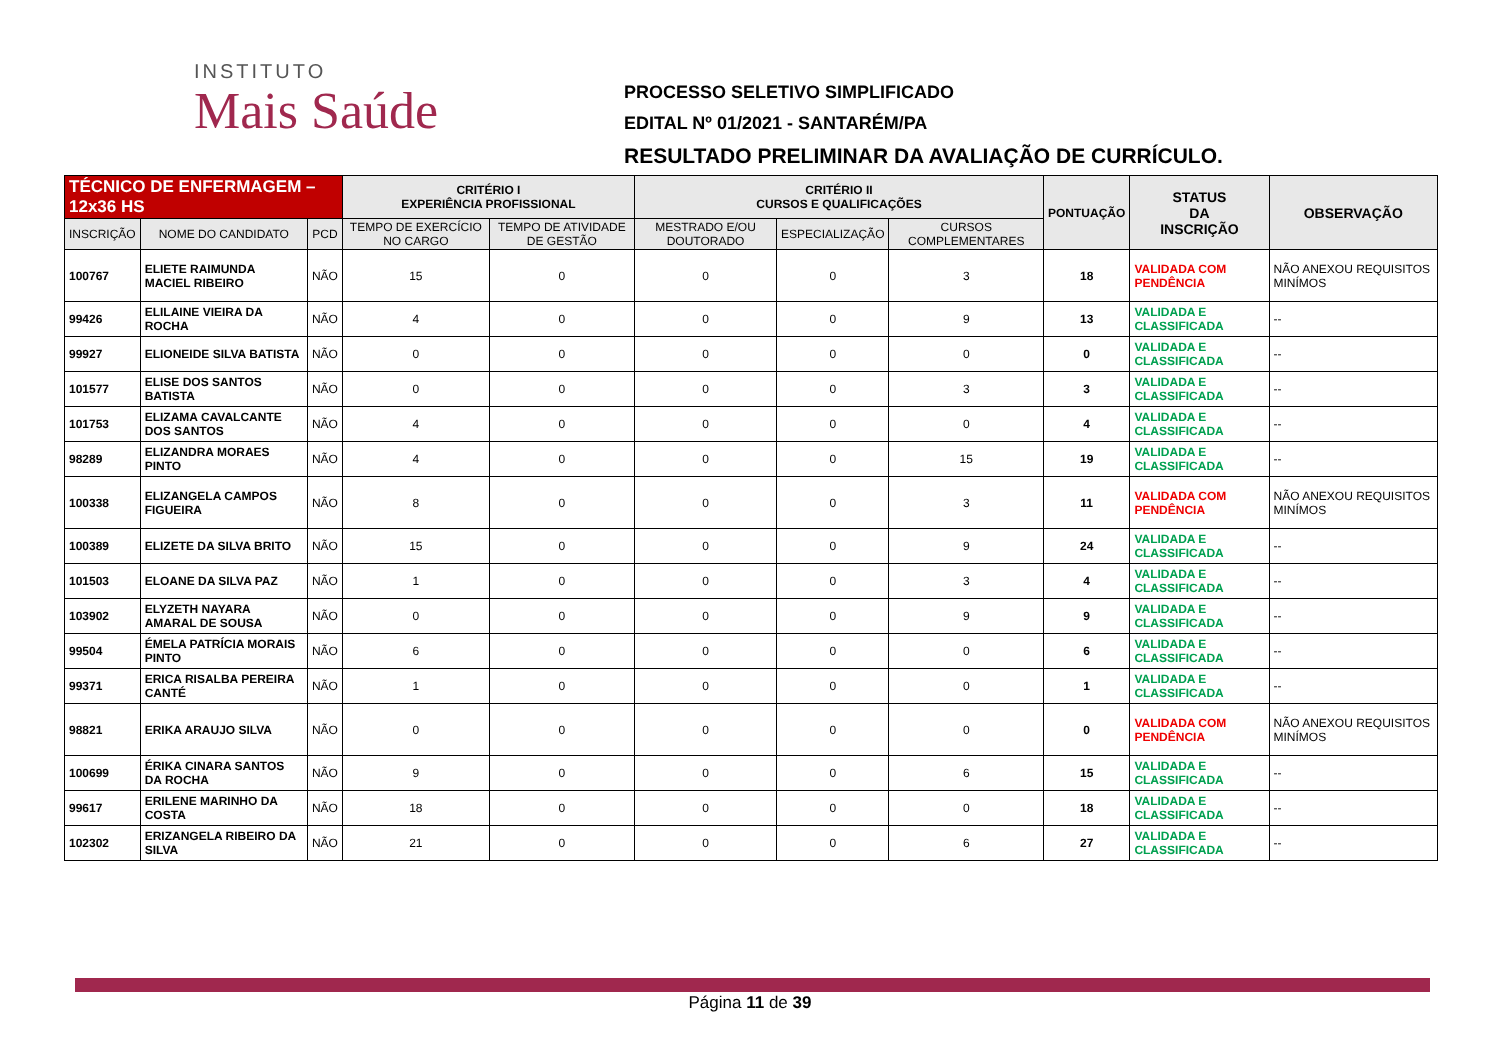INSTITUTO
Mais Saúde
PROCESSO SELETIVO SIMPLIFICADO
EDITAL Nº 01/2021 - SANTARÉM/PA
RESULTADO PRELIMINAR DA AVALIAÇÃO DE CURRÍCULO.
| TÉCNICO DE ENFERMAGEM – 12x36 HS | | | CRITÉRIO I EXPERIÊNCIA PROFISSIONAL | | CRITÉRIO II CURSOS E QUALIFICAÇÕES | | | PONTUAÇÃO | STATUS DA INSCRIÇÃO | OBSERVAÇÃO |
| --- | --- | --- | --- | --- | --- | --- | --- | --- | --- | --- |
| INSCRIÇÃO | NOME DO CANDIDATO | PCD | TEMPO DE EXERCÍCIO NO CARGO | TEMPO DE ATIVIDADE DE GESTÃO | MESTRADO E/OU DOUTORADO | ESPECIALIZAÇÃO | CURSOS COMPLEMENTARES | | | |
| 100767 | ELIETE RAIMUNDA MACIEL RIBEIRO | NÃO | 15 | 0 | 0 | 0 | 3 | 18 | VALIDADA COM PENDÊNCIA | NÃO ANEXOU REQUISITOS MINÍMOS |
| 99426 | ELILAINE VIEIRA DA ROCHA | NÃO | 4 | 0 | 0 | 0 | 9 | 13 | VALIDADA E CLASSIFICADA | -- |
| 99927 | ELIONEIDE SILVA BATISTA | NÃO | 0 | 0 | 0 | 0 | 0 | 0 | VALIDADA E CLASSIFICADA | -- |
| 101577 | ELISE DOS SANTOS BATISTA | NÃO | 0 | 0 | 0 | 0 | 3 | 3 | VALIDADA E CLASSIFICADA | -- |
| 101753 | ELIZAMA CAVALCANTE DOS SANTOS | NÃO | 4 | 0 | 0 | 0 | 0 | 4 | VALIDADA E CLASSIFICADA | -- |
| 98289 | ELIZANDRA MORAES PINTO | NÃO | 4 | 0 | 0 | 0 | 15 | 19 | VALIDADA E CLASSIFICADA | -- |
| 100338 | ELIZANGELA CAMPOS FIGUEIRA | NÃO | 8 | 0 | 0 | 0 | 3 | 11 | VALIDADA COM PENDÊNCIA | NÃO ANEXOU REQUISITOS MINÍMOS |
| 100389 | ELIZETE DA SILVA BRITO | NÃO | 15 | 0 | 0 | 0 | 9 | 24 | VALIDADA E CLASSIFICADA | -- |
| 101503 | ELOANE DA SILVA PAZ | NÃO | 1 | 0 | 0 | 0 | 3 | 4 | VALIDADA E CLASSIFICADA | -- |
| 103902 | ELYZETH NAYARA AMARAL DE SOUSA | NÃO | 0 | 0 | 0 | 0 | 9 | 9 | VALIDADA E CLASSIFICADA | -- |
| 99504 | ÉMELA PATRÍCIA MORAIS PINTO | NÃO | 6 | 0 | 0 | 0 | 0 | 6 | VALIDADA E CLASSIFICADA | -- |
| 99371 | ERICA RISALBA PEREIRA CANTÉ | NÃO | 1 | 0 | 0 | 0 | 0 | 1 | VALIDADA E CLASSIFICADA | -- |
| 98821 | ERIKA ARAUJO SILVA | NÃO | 0 | 0 | 0 | 0 | 0 | 0 | VALIDADA COM PENDÊNCIA | NÃO ANEXOU REQUISITOS MINÍMOS |
| 100699 | ÉRIKA CINARA SANTOS DA ROCHA | NÃO | 9 | 0 | 0 | 0 | 6 | 15 | VALIDADA E CLASSIFICADA | -- |
| 99617 | ERILENE MARINHO DA COSTA | NÃO | 18 | 0 | 0 | 0 | 0 | 18 | VALIDADA E CLASSIFICADA | -- |
| 102302 | ERIZANGELA RIBEIRO DA SILVA | NÃO | 21 | 0 | 0 | 0 | 6 | 27 | VALIDADA E CLASSIFICADA | -- |
Página 11 de 39